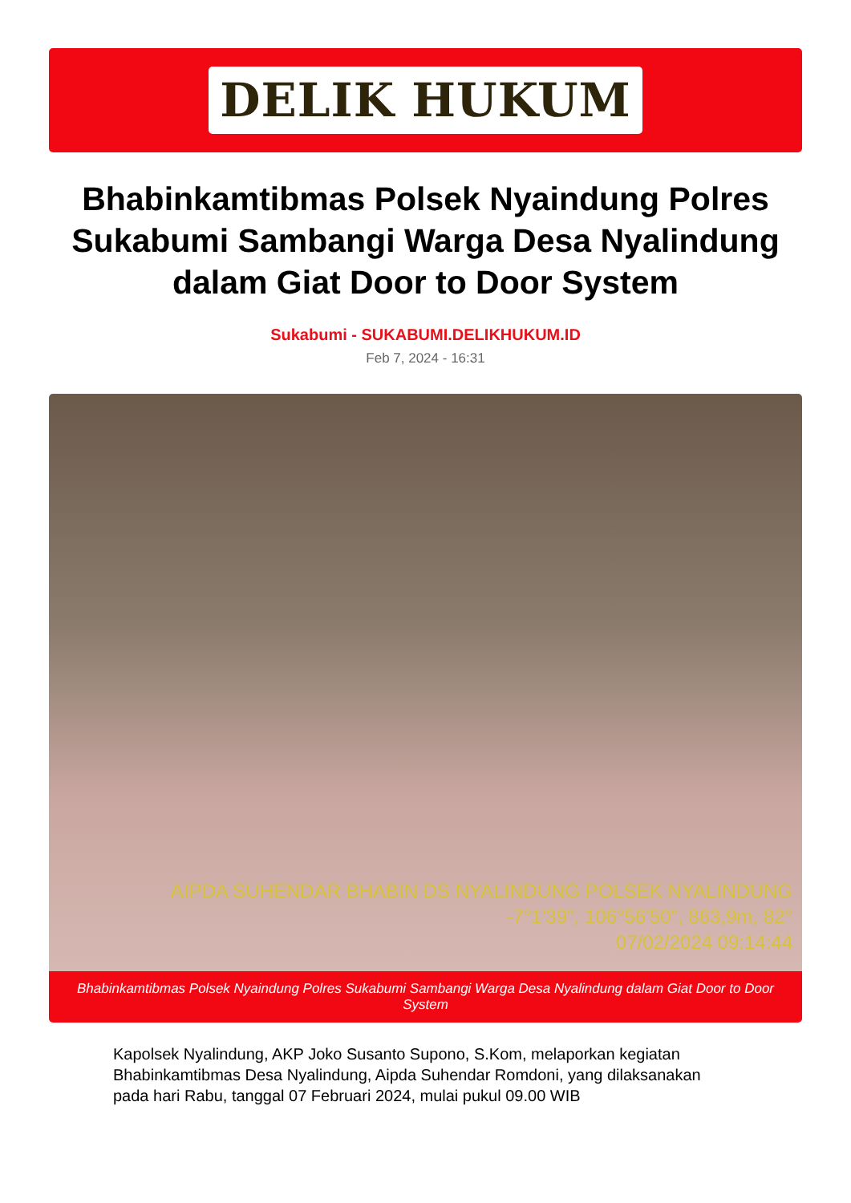DELIK HUKUM
Bhabinkamtibmas Polsek Nyaindung Polres Sukabumi Sambangi Warga Desa Nyalindung dalam Giat Door to Door System
Sukabumi - SUKABUMI.DELIKHUKUM.ID
Feb 7, 2024 - 16:31
AIPDA SUHENDAR BHABIN DS NYALINDUNG POLSEK NYALINDUNG
-7°1'39", 106°56'50", 863,9m, 82°
07/02/2024 09:14:44
Bhabinkamtibmas Polsek Nyaindung Polres Sukabumi Sambangi Warga Desa Nyalindung dalam Giat Door to Door System
Kapolsek Nyalindung, AKP Joko Susanto Supono, S.Kom, melaporkan kegiatan Bhabinkamtibmas Desa Nyalindung, Aipda Suhendar Romdoni, yang dilaksanakan pada hari Rabu, tanggal 07 Februari 2024, mulai pukul 09.00 WIB